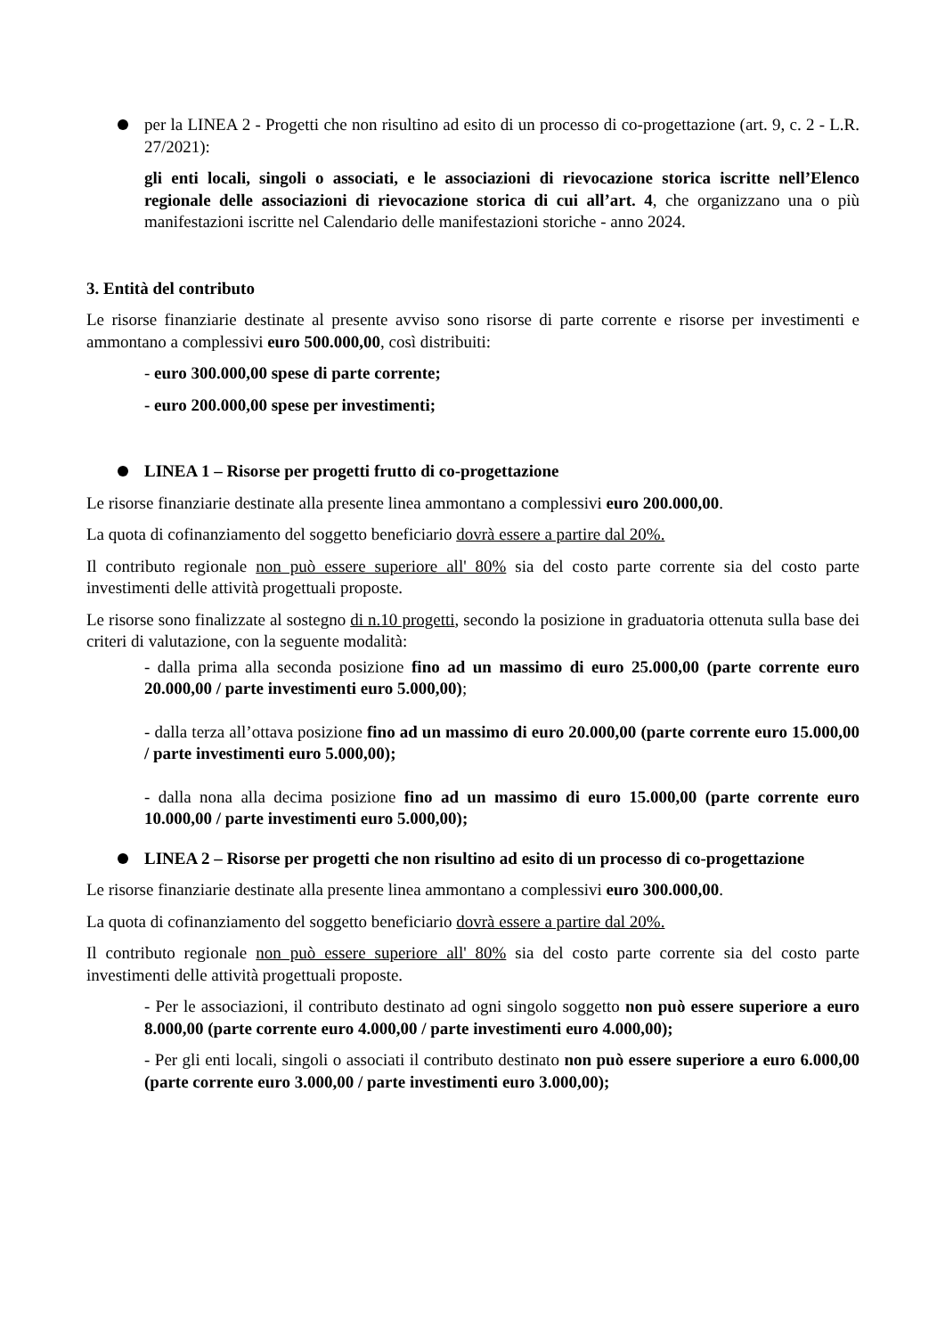per la LINEA 2 - Progetti che non risultino ad esito di un processo di co-progettazione (art. 9, c. 2 - L.R. 27/2021):
gli enti locali, singoli o associati, e le associazioni di rievocazione storica iscritte nell’Elenco regionale delle associazioni di rievocazione storica di cui all’art. 4, che organizzano una o più manifestazioni iscritte nel Calendario delle manifestazioni storiche - anno 2024.
3. Entità del contributo
Le risorse finanziarie destinate al presente avviso sono risorse di parte corrente e risorse per investimenti e ammontano a complessivi euro 500.000,00, così distribuiti:
- euro 300.000,00 spese di parte corrente;
- euro 200.000,00 spese per investimenti;
LINEA 1 – Risorse per progetti frutto di co-progettazione
Le risorse finanziarie destinate alla presente linea ammontano a complessivi euro 200.000,00.
La quota di cofinanziamento del soggetto beneficiario dovrà essere a partire dal 20%.
Il contributo regionale non può essere superiore all' 80% sia del costo parte corrente sia del costo parte investimenti delle attività progettuali proposte.
Le risorse sono finalizzate al sostegno di n.10 progetti, secondo la posizione in graduatoria ottenuta sulla base dei criteri di valutazione, con la seguente modalità:
- dalla prima alla seconda posizione fino ad un massimo di euro 25.000,00 (parte corrente euro 20.000,00 / parte investimenti euro 5.000,00);
- dalla terza all’ottava posizione fino ad un massimo di euro 20.000,00 (parte corrente euro 15.000,00 / parte investimenti euro 5.000,00);
- dalla nona alla decima posizione fino ad un massimo di euro 15.000,00 (parte corrente euro 10.000,00 / parte investimenti euro 5.000,00);
LINEA 2 – Risorse per progetti che non risultino ad esito di un processo di co-progettazione
Le risorse finanziarie destinate alla presente linea ammontano a complessivi euro 300.000,00.
La quota di cofinanziamento del soggetto beneficiario dovrà essere a partire dal 20%.
Il contributo regionale non può essere superiore all' 80% sia del costo parte corrente sia del costo parte investimenti delle attività progettuali proposte.
- Per le associazioni, il contributo destinato ad ogni singolo soggetto non può essere superiore a euro 8.000,00 (parte corrente euro 4.000,00 / parte investimenti euro 4.000,00);
- Per gli enti locali, singoli o associati il contributo destinato non può essere superiore a euro 6.000,00 (parte corrente euro 3.000,00 / parte investimenti euro 3.000,00);